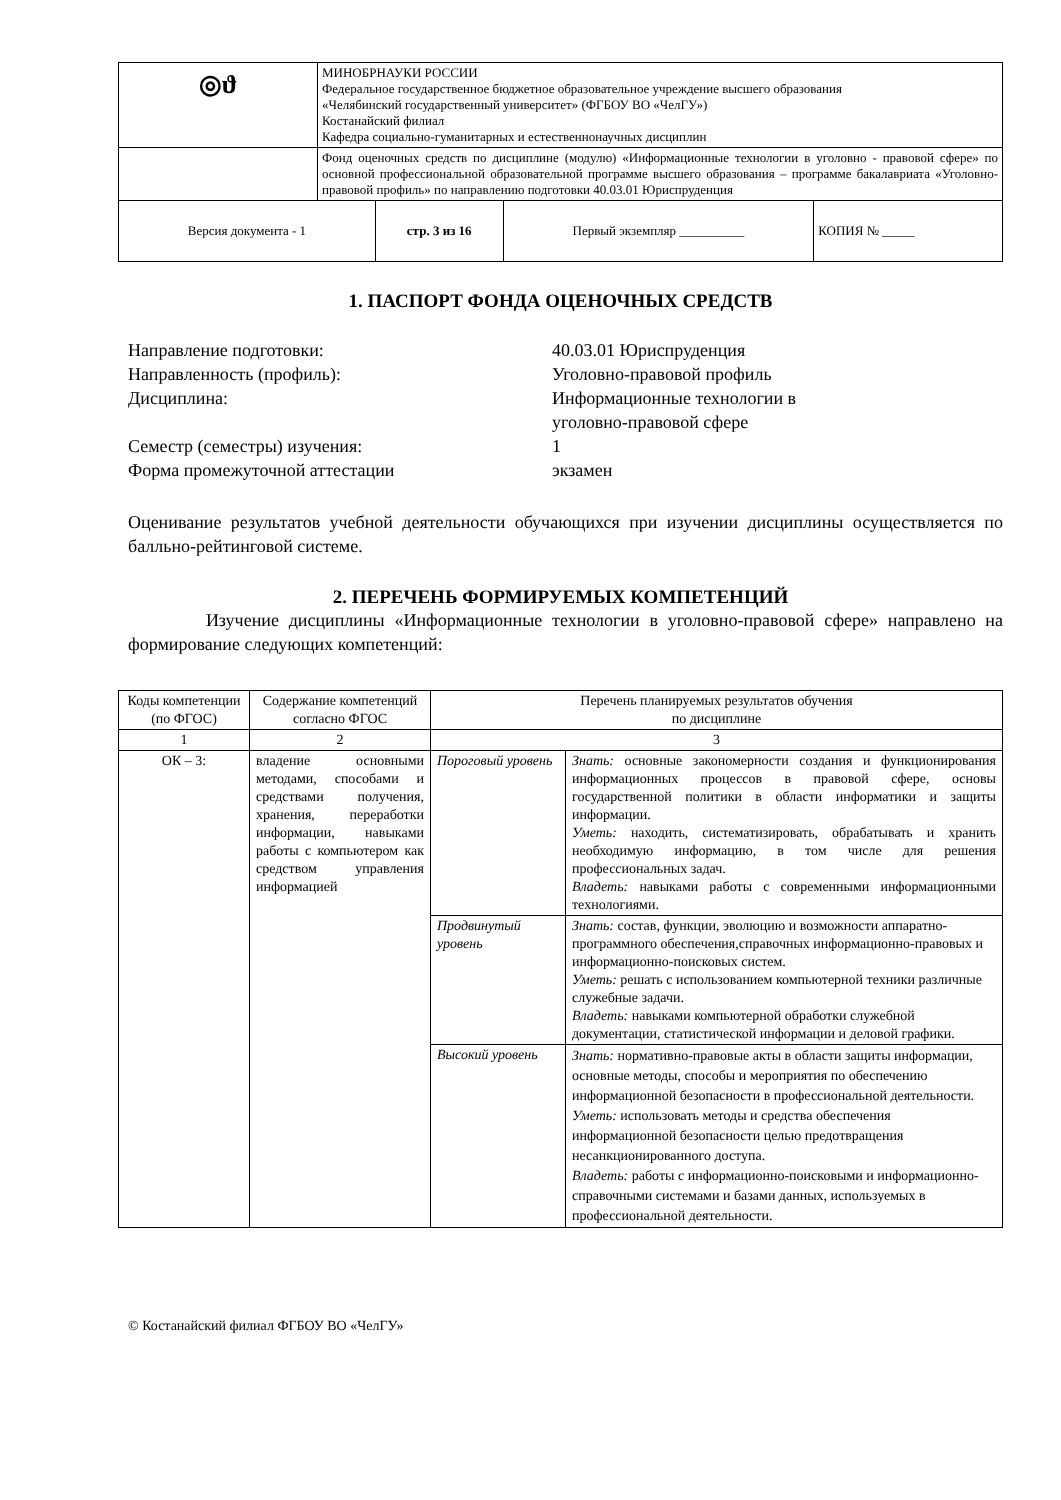| ◎ϑ | МИНОБРНАУКИ РОССИИ Федеральное государственное бюджетное образовательное учреждение высшего образования «Челябинский государственный университет» (ФГБОУ ВО «ЧелГУ») Костанайский филиал Кафедра социально-гуманитарных и естественнонаучных дисциплин | | | |
| | Фонд оценочных средств по дисциплине (модулю) «Информационные технологии в уголовно - правовой сфере» по основной профессиональной образовательной программе высшего образования – программе бакалавриата «Уголовно-правовой профиль» по направлению подготовки 40.03.01 Юриспруденция | | | |
| Версия документа - 1 | | стр. 3 из 16 | Первый экземпляр __________ | КОПИЯ № _____ |
1. ПАСПОРТ ФОНДА ОЦЕНОЧНЫХ СРЕДСТВ
Направление подготовки: 40.03.01 Юриспруденция
Направленность (профиль): Уголовно-правовой профиль
Дисциплина: Информационные технологии в
уголовно-правовой сфере
Семестр (семестры) изучения: 1
Форма промежуточной аттестации экзамен
Оценивание результатов учебной деятельности обучающихся при изучении дисциплины осуществляется по балльно-рейтинговой системе.
2. ПЕРЕЧЕНЬ ФОРМИРУЕМЫХ КОМПЕТЕНЦИЙ
Изучение дисциплины «Информационные технологии в уголовно-правовой сфере» направлено на формирование следующих компетенций:
| Коды компетенции (по ФГОС) | Содержание компетенций согласно ФГОС | Перечень планируемых результатов обучения по дисциплине | |
| --- | --- | --- | --- |
| 1 | 2 | 3 | |
| ОК – 3: | владение основными методами, способами и средствами получения, хранения, переработки информации, навыками работы с компьютером как средством управления информацией | Пороговый уровень | Знать: основные закономерности создания и функционирования информационных процессов в правовой сфере, основы государственной политики в области информатики и защиты информации. Уметь: находить, систематизировать, обрабатывать и хранить необходимую информацию, в том числе для решения профессиональных задач. Владеть: навыками работы с современными информационными технологиями. |
| | | Продвинутый уровень | Знать: состав, функции, эволюцию и возможности аппаратно-программного обеспечения,справочных информационно-правовых и информационно-поисковых систем. Уметь: решать с использованием компьютерной техники различные служебные задачи. Владеть: навыками компьютерной обработки служебной документации, статистической информации и деловой графики. |
| | | Высокий уровень | Знать: нормативно-правовые акты в области защиты информации, основные методы, способы и мероприятия по обеспечению информационной безопасности в профессиональной деятельности. Уметь: использовать методы и средства обеспечения информационной безопасности целью предотвращения несанкционированного доступа. Владеть: работы с информационно-поисковыми и информационно-справочными системами и базами данных, используемых в профессиональной деятельности. |
© Костанайский филиал ФГБОУ ВО «ЧелГУ»